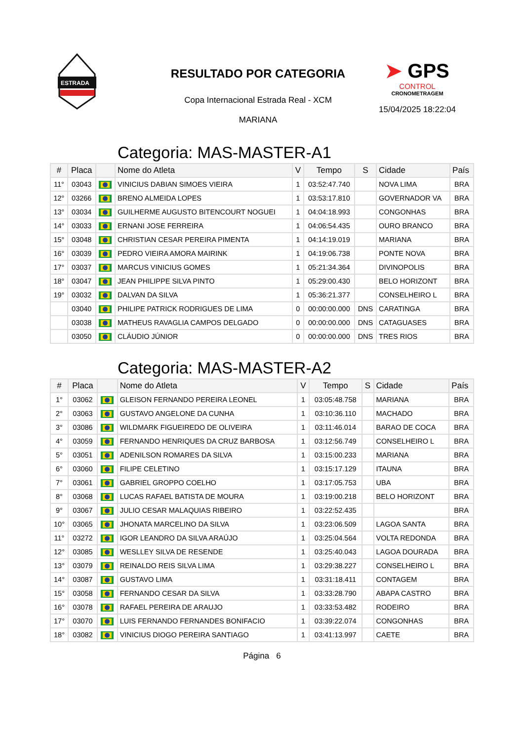ESTRADA
RESULTADO POR CATEGORIA
Copa Internacional Estrada Real - XCM
MARIANA
➤ GPS
CONTROL
CRONOMETRAGEM
15/04/2025 18:22:04
Categoria: MAS-MASTER-A1
| # | Placa | | Nome do Atleta | V | Tempo | S | Cidade | País |
| --- | --- | --- | --- | --- | --- | --- | --- | --- |
| 11° | 03043 | | VINICIUS DABIAN SIMOES VIEIRA | 1 | 03:52:47.740 | | NOVA LIMA | BRA |
| 12° | 03266 | | BRENO ALMEIDA LOPES | 1 | 03:53:17.810 | | GOVERNADOR VA | BRA |
| 13° | 03034 | | GUILHERME AUGUSTO BITENCOURT NOGUEI | 1 | 04:04:18.993 | | CONGONHAS | BRA |
| 14° | 03033 | | ERNANI JOSE FERREIRA | 1 | 04:06:54.435 | | OURO BRANCO | BRA |
| 15° | 03048 | | CHRISTIAN CESAR PEREIRA PIMENTA | 1 | 04:14:19.019 | | MARIANA | BRA |
| 16° | 03039 | | PEDRO VIEIRA AMORA MAIRINK | 1 | 04:19:06.738 | | PONTE NOVA | BRA |
| 17° | 03037 | | MARCUS VINICIUS GOMES | 1 | 05:21:34.364 | | DIVINOPOLIS | BRA |
| 18° | 03047 | | JEAN PHILIPPE SILVA PINTO | 1 | 05:29:00.430 | | BELO HORIZONT | BRA |
| 19° | 03032 | | DALVAN DA SILVA | 1 | 05:36:21.377 | | CONSELHEIRO L | BRA |
| | 03040 | | PHILIPE PATRICK RODRIGUES DE LIMA | 0 | 00:00:00.000 | DNS | CARATINGA | BRA |
| | 03038 | | MATHEUS RAVAGLIA CAMPOS DELGADO | 0 | 00:00:00.000 | DNS | CATAGUASES | BRA |
| | 03050 | | CLÁUDIO JÚNIOR | 0 | 00:00:00.000 | DNS | TRES RIOS | BRA |
Categoria: MAS-MASTER-A2
| # | Placa | | Nome do Atleta | V | Tempo | S | Cidade | País |
| --- | --- | --- | --- | --- | --- | --- | --- | --- |
| 1° | 03062 | | GLEISON FERNANDO PEREIRA LEONEL | 1 | 03:05:48.758 | | MARIANA | BRA |
| 2° | 03063 | | GUSTAVO ANGELONE DA CUNHA | 1 | 03:10:36.110 | | MACHADO | BRA |
| 3° | 03086 | | WILDMARK FIGUEIREDO DE OLIVEIRA | 1 | 03:11:46.014 | | BARAO DE COCA | BRA |
| 4° | 03059 | | FERNANDO HENRIQUES DA CRUZ BARBOSA | 1 | 03:12:56.749 | | CONSELHEIRO L | BRA |
| 5° | 03051 | | ADENILSON ROMARES DA SILVA | 1 | 03:15:00.233 | | MARIANA | BRA |
| 6° | 03060 | | FILIPE CELETINO | 1 | 03:15:17.129 | | ITAUNA | BRA |
| 7° | 03061 | | GABRIEL GROPPO COELHO | 1 | 03:17:05.753 | | UBA | BRA |
| 8° | 03068 | | LUCAS RAFAEL BATISTA DE MOURA | 1 | 03:19:00.218 | | BELO HORIZONT | BRA |
| 9° | 03067 | | JULIO CESAR MALAQUIAS RIBEIRO | 1 | 03:22:52.435 | | | BRA |
| 10° | 03065 | | JHONATA MARCELINO DA SILVA | 1 | 03:23:06.509 | | LAGOA SANTA | BRA |
| 11° | 03272 | | IGOR LEANDRO DA SILVA ARAÚJO | 1 | 03:25:04.564 | | VOLTA REDONDA | BRA |
| 12° | 03085 | | WESLLEY SILVA DE RESENDE | 1 | 03:25:40.043 | | LAGOA DOURADA | BRA |
| 13° | 03079 | | REINALDO REIS SILVA LIMA | 1 | 03:29:38.227 | | CONSELHEIRO L | BRA |
| 14° | 03087 | | GUSTAVO LIMA | 1 | 03:31:18.411 | | CONTAGEM | BRA |
| 15° | 03058 | | FERNANDO CESAR DA SILVA | 1 | 03:33:28.790 | | ABAPA CASTRO | BRA |
| 16° | 03078 | | RAFAEL PEREIRA DE ARAUJO | 1 | 03:33:53.482 | | RODEIRO | BRA |
| 17° | 03070 | | LUIS FERNANDO FERNANDES BONIFACIO | 1 | 03:39:22.074 | | CONGONHAS | BRA |
| 18° | 03082 | | VINICIUS DIOGO PEREIRA SANTIAGO | 1 | 03:41:13.997 | | CAETE | BRA |
Página 6